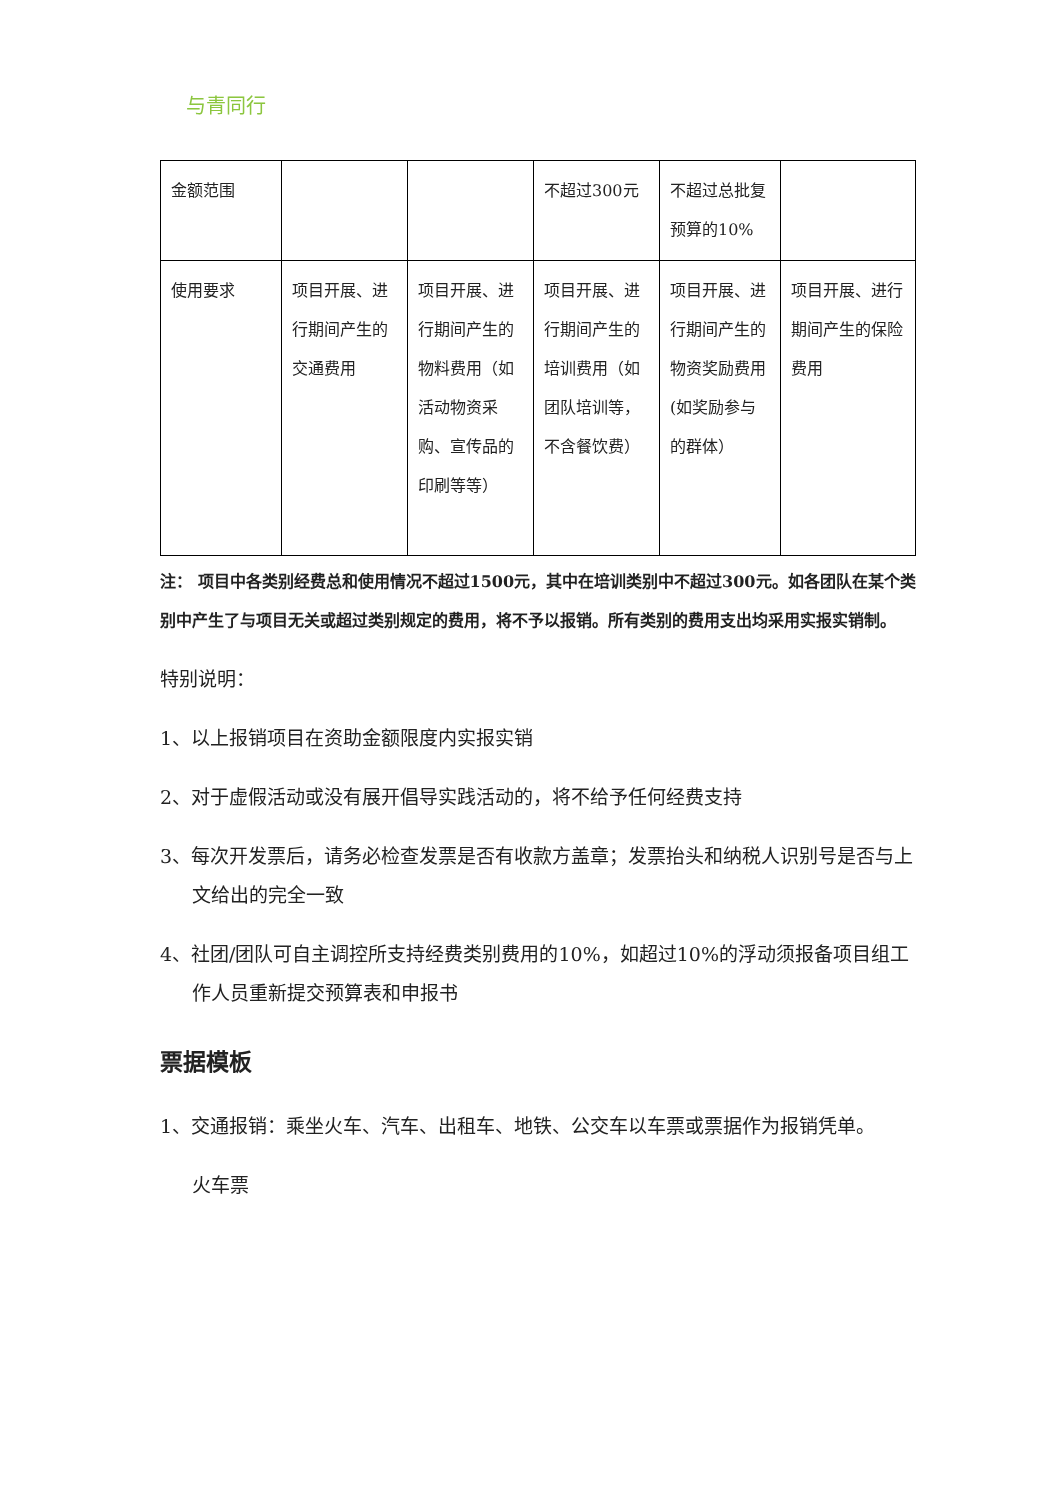与青同行
| 金额范围 | | | 不超过300元 | 不超过总批复预算的10% | |
| 使用要求 | 项目开展、进行期间产生的交通费用 | 项目开展、进行期间产生的物料费用（如活动物资采购、宣传品的印刷等等） | 项目开展、进行期间产生的培训费用（如团队培训等，不含餐饮费） | 项目开展、进行期间产生的物资奖励费用(如奖励参与的群体） | 项目开展、进行期间产生的保险费用 |
注： 项目中各类别经费总和使用情况不超过1500元，其中在培训类别中不超过300元。如各团队在某个类别中产生了与项目无关或超过类别规定的费用，将不予以报销。所有类别的费用支出均采用实报实销制。
特别说明：
1、以上报销项目在资助金额限度内实报实销
2、对于虚假活动或没有展开倡导实践活动的，将不给予任何经费支持
3、每次开发票后，请务必检查发票是否有收款方盖章；发票抬头和纳税人识别号是否与上文给出的完全一致
4、社团/团队可自主调控所支持经费类别费用的10%，如超过10%的浮动须报备项目组工作人员重新提交预算表和申报书
票据模板
1、交通报销：乘坐火车、汽车、出租车、地铁、公交车以车票或票据作为报销凭单。
火车票